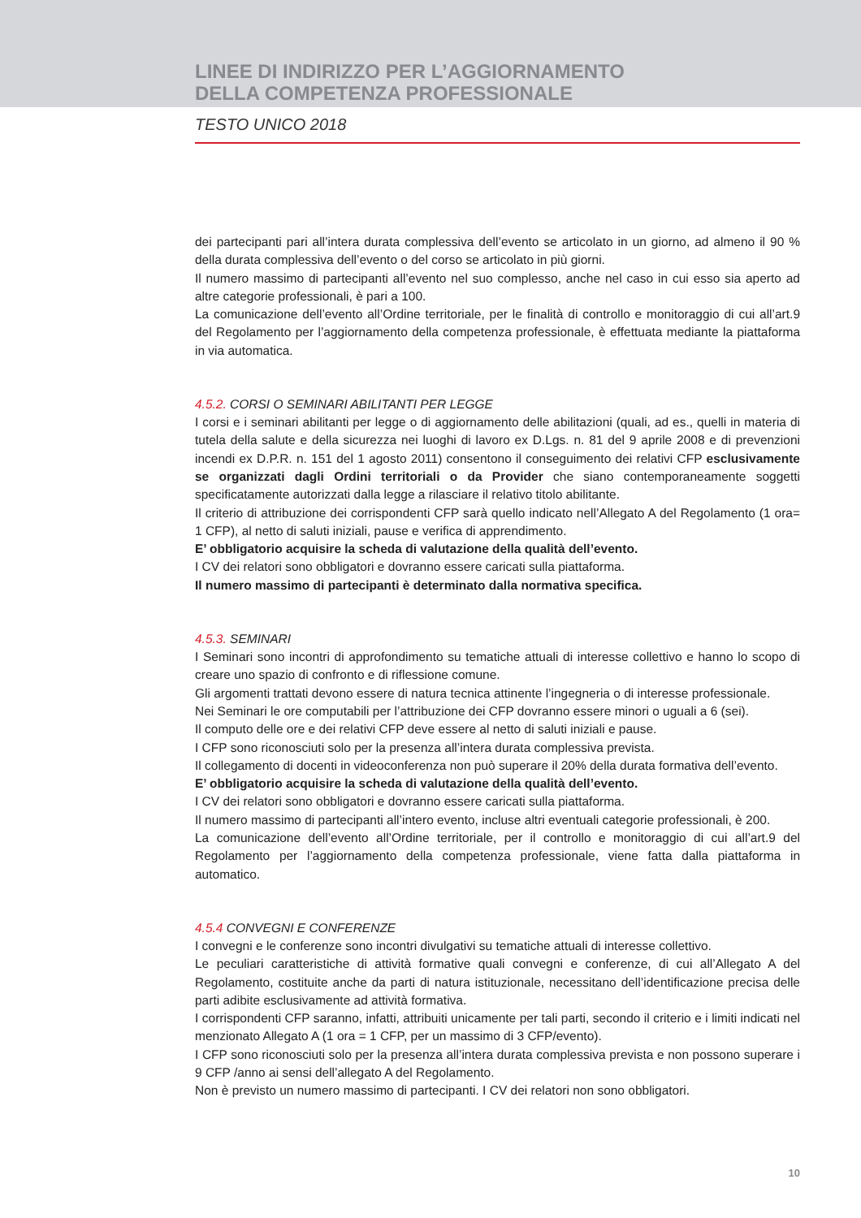LINEE DI INDIRIZZO PER L’AGGIORNAMENTO
DELLA COMPETENZA PROFESSIONALE
TESTO UNICO 2018
dei partecipanti pari all’intera durata complessiva dell’evento se articolato in un giorno, ad almeno il 90 % della durata complessiva dell’evento o del corso se articolato in più giorni.
Il numero massimo di partecipanti all’evento nel suo complesso, anche nel caso in cui esso sia aperto ad altre categorie professionali, è pari a 100.
La comunicazione dell’evento all’Ordine territoriale, per le finalità di controllo e monitoraggio di cui all’art.9 del Regolamento per l’aggiornamento della competenza professionale, è effettuata mediante la piattaforma in via automatica.
4.5.2. CORSI O SEMINARI ABILITANTI PER LEGGE
I corsi e i seminari abilitanti per legge o di aggiornamento delle abilitazioni (quali, ad es., quelli in materia di tutela della salute e della sicurezza nei luoghi di lavoro ex D.Lgs. n. 81 del 9 aprile 2008 e di prevenzioni incendi ex D.P.R. n. 151 del 1 agosto 2011) consentono il conseguimento dei relativi CFP esclusivamente se organizzati dagli Ordini territoriali o da Provider che siano contemporaneamente soggetti specificatamente autorizzati dalla legge a rilasciare il relativo titolo abilitante.
Il criterio di attribuzione dei corrispondenti CFP sarà quello indicato nell’Allegato A del Regolamento (1 ora= 1 CFP), al netto di saluti iniziali, pause e verifica di apprendimento.
E’ obbligatorio acquisire la scheda di valutazione della qualità dell’evento.
I CV dei relatori sono obbligatori e dovranno essere caricati sulla piattaforma.
Il numero massimo di partecipanti è determinato dalla normativa specifica.
4.5.3. SEMINARI
I Seminari sono incontri di approfondimento su tematiche attuali di interesse collettivo e hanno lo scopo di creare uno spazio di confronto e di riflessione comune.
Gli argomenti trattati devono essere di natura tecnica attinente l’ingegneria o di interesse professionale.
Nei Seminari le ore computabili per l’attribuzione dei CFP dovranno essere minori o uguali a 6 (sei).
Il computo delle ore e dei relativi CFP deve essere al netto di saluti iniziali e pause.
I CFP sono riconosciuti solo per la presenza all’intera durata complessiva prevista.
Il collegamento di docenti in videoconferenza non può superare il 20% della durata formativa dell’evento.
E’ obbligatorio acquisire la scheda di valutazione della qualità dell’evento.
I CV dei relatori sono obbligatori e dovranno essere caricati sulla piattaforma.
Il numero massimo di partecipanti all’intero evento, incluse altri eventuali categorie professionali, è 200.
La comunicazione dell’evento all’Ordine territoriale, per il controllo e monitoraggio di cui all’art.9 del Regolamento per l’aggiornamento della competenza professionale, viene fatta dalla piattaforma in automatico.
4.5.4 CONVEGNI E CONFERENZE
I convegni e le conferenze sono incontri divulgativi su tematiche attuali di interesse collettivo.
Le peculiari caratteristiche di attività formative quali convegni e conferenze, di cui all’Allegato A del Regolamento, costituite anche da parti di natura istituzionale, necessitano dell’identificazione precisa delle parti adibite esclusivamente ad attività formativa.
I corrispondenti CFP saranno, infatti, attribuiti unicamente per tali parti, secondo il criterio e i limiti indicati nel menzionato Allegato A (1 ora = 1 CFP, per un massimo di 3 CFP/evento).
I CFP sono riconosciuti solo per la presenza all’intera durata complessiva prevista e non possono superare i 9 CFP /anno ai sensi dell’allegato A del Regolamento.
Non è previsto un numero massimo di partecipanti. I CV dei relatori non sono obbligatori.
10